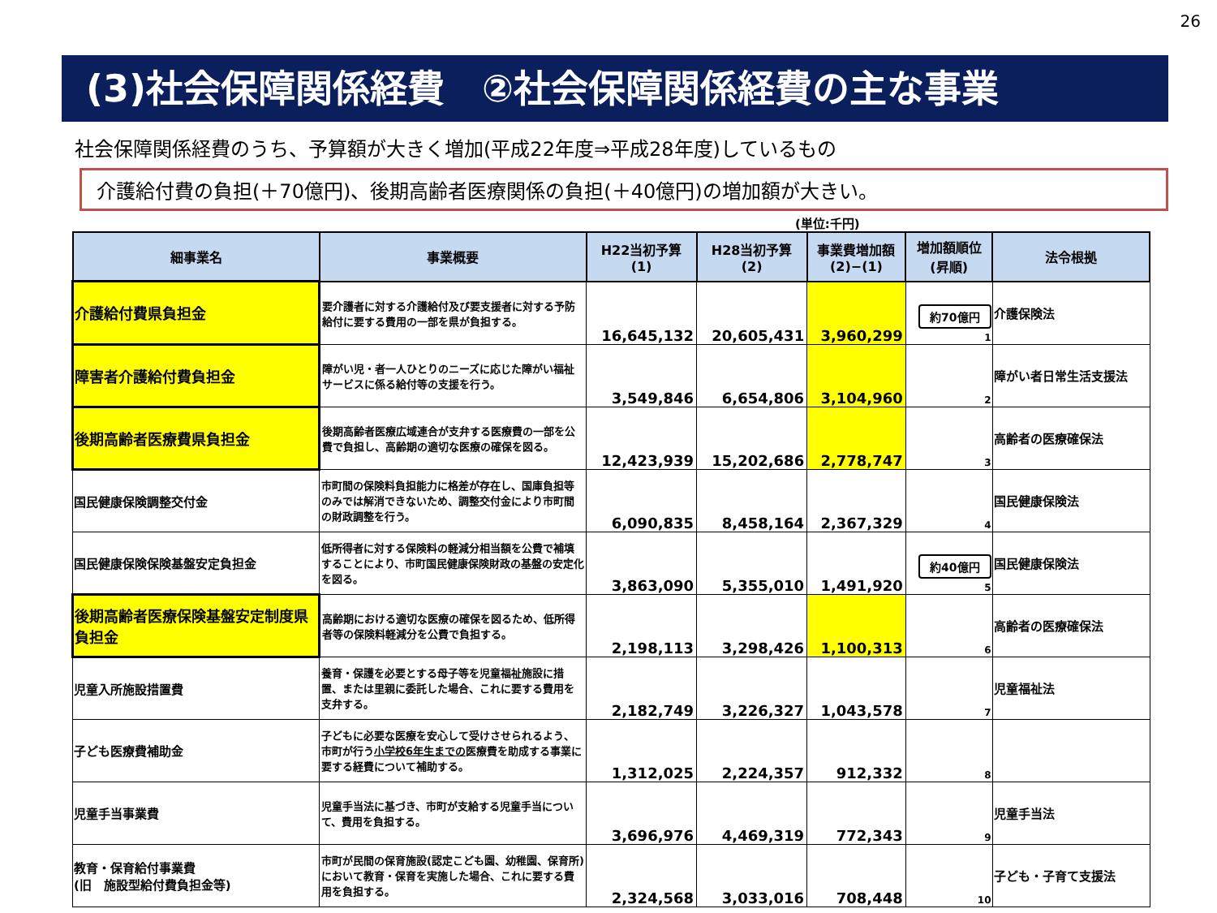26
(3)社会保障関係経費　②社会保障関係経費の主な事業
社会保障関係経費のうち、予算額が大きく増加(平成22年度⇒平成28年度)しているもの
介護給付費の負担(＋70億円)、後期高齢者医療関係の負担(＋40億円)の増加額が大きい。
(単位:千円)
| 細事業名 | 事業概要 | H22当初予算 (1) | H28当初予算 (2) | 事業費増加額 (2)−(1) | 増加額順位 (昇順) | 法令根拠 |
| --- | --- | --- | --- | --- | --- | --- |
| 介護給付費県負担金 | 要介護者に対する介護給付及び要支援者に対する予防給付に要する費用の一部を県が負担する。 | 16,645,132 | 20,605,431 | 3,960,299 | 約70億円 1 | 介護保険法 |
| 障害者介護給付費負担金 | 障がい児・者一人ひとりのニーズに応じた障がい福祉サービスに係る給付等の支援を行う。 | 3,549,846 | 6,654,806 | 3,104,960 | 2 | 障がい者日常生活支援法 |
| 後期高齢者医療費県負担金 | 後期高齢者医療広域連合が支弁する医療費の一部を公費で負担し、高齢期の適切な医療の確保を図る。 | 12,423,939 | 15,202,686 | 2,778,747 | 3 | 高齢者の医療確保法 |
| 国民健康保険調整交付金 | 市町間の保険料負担能力に格差が存在し、国庫負担等のみでは解消できないため、調整交付金により市町間の財政調整を行う。 | 6,090,835 | 8,458,164 | 2,367,329 | 4 | 国民健康保険法 |
| 国民健康保険保険基盤安定負担金 | 低所得者に対する保険料の軽減分相当額を公費で補填することにより、市町国民健康保険財政の基盤の安定化を図る。 | 3,863,090 | 5,355,010 | 1,491,920 | 約40億円 5 | 国民健康保険法 |
| 後期高齢者医療保険基盤安定制度県負担金 | 高齢期における適切な医療の確保を図るため、低所得者等の保険料軽減分を公費で負担する。 | 2,198,113 | 3,298,426 | 1,100,313 | 6 | 高齢者の医療確保法 |
| 児童入所施設措置費 | 養育・保護を必要とする母子等を児童福祉施設に措置、または里親に委託した場合、これに要する費用を支弁する。 | 2,182,749 | 3,226,327 | 1,043,578 | 7 | 児童福祉法 |
| 子ども医療費補助金 | 子どもに必要な医療を安心して受けさせられるよう、市町が行う 小学校6年生までの 医療費を助成する事業に要する経費について補助する。 | 1,312,025 | 2,224,357 | 912,332 | 8 | |
| 児童手当事業費 | 児童手当法に基づき、市町が支給する児童手当について、費用を負担する。 | 3,696,976 | 4,469,319 | 772,343 | 9 | 児童手当法 |
| 教育・保育給付事業費 (旧 施設型給付費負担金等) | 市町が民間の保育施設(認定こども園、幼稚園、保育所)において教育・保育を実施した場合、これに要する費用を負担する。 | 2,324,568 | 3,033,016 | 708,448 | 10 | 子ども・子育て支援法 |